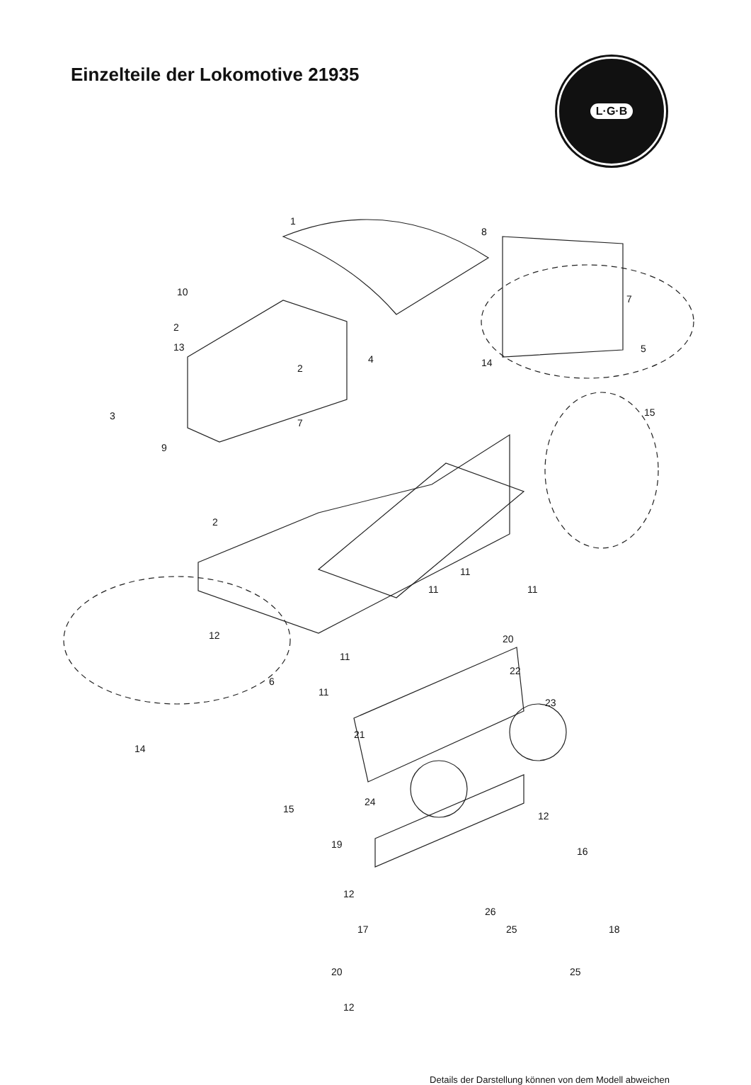Einzelteile der Lokomotive 21935
L·G·B
1
8
10
7
2
13
2
5
4 14
3
7
15
9
2
11
11 11
12 20
11
22
6
11
23
21
14
15
24
12
19
16
12
26
17 25 18
20 25
12
Details der Darstellung können von dem Modell abweichen